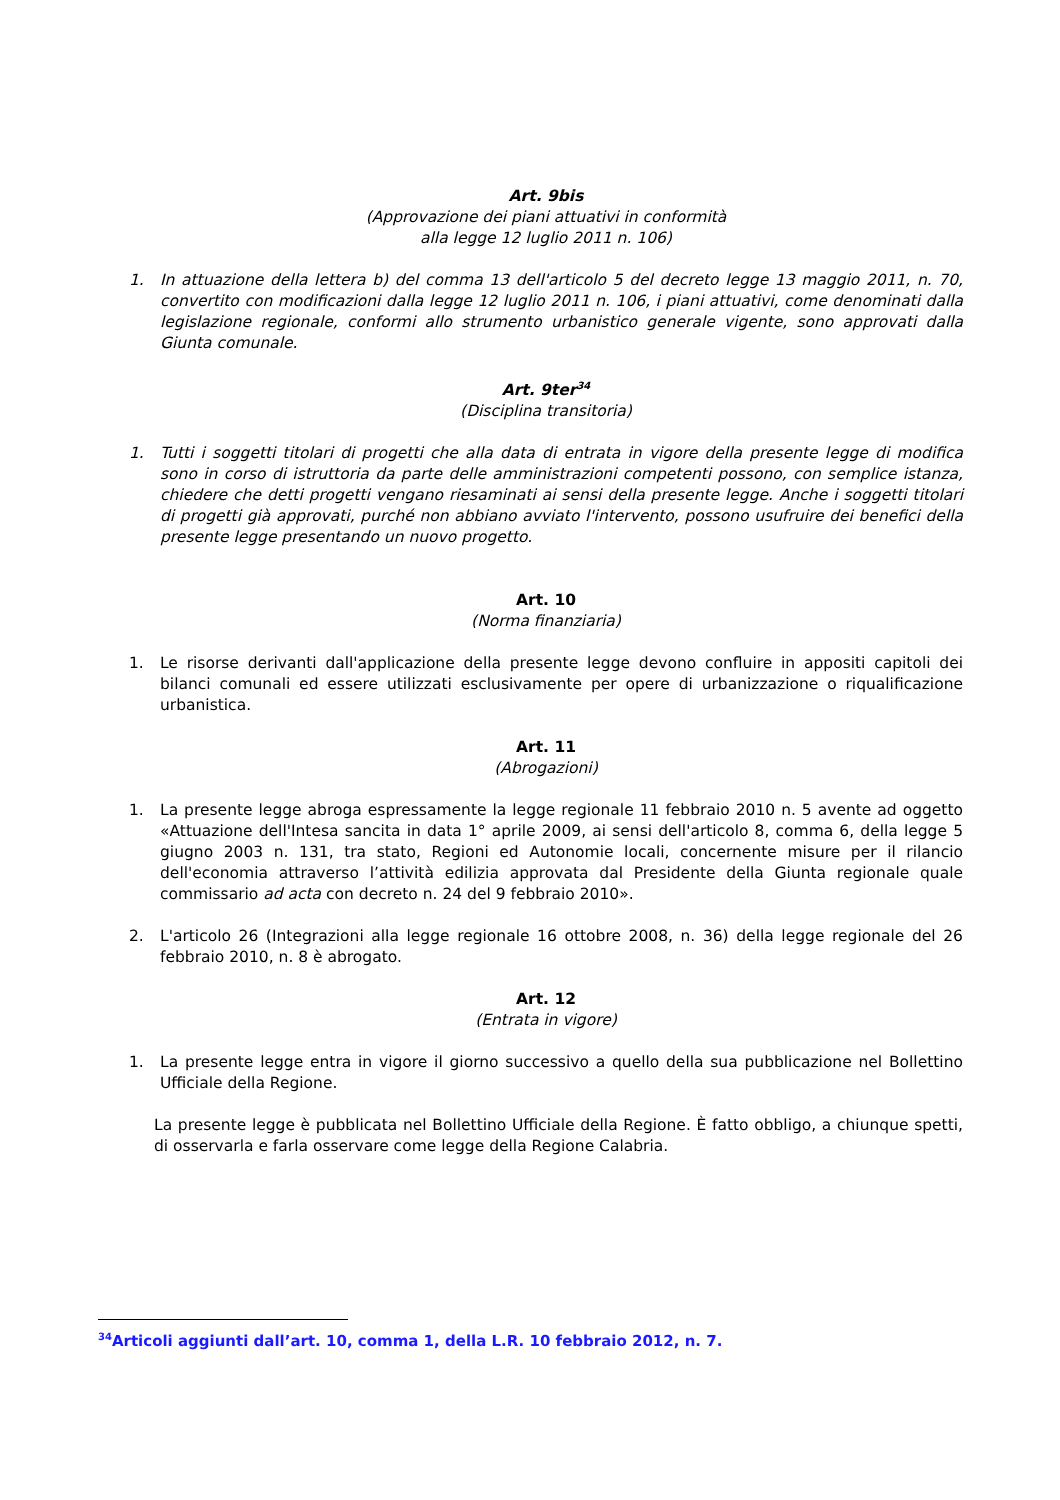Art. 9bis
(Approvazione dei piani attuativi in conformità
alla legge 12 luglio 2011 n. 106)
1. In attuazione della lettera b) del comma 13 dell'articolo 5 del decreto legge 13 maggio 2011, n. 70, convertito con modificazioni dalla legge 12 luglio 2011 n. 106, i piani attuativi, come denominati dalla legislazione regionale, conformi allo strumento urbanistico generale vigente, sono approvati dalla Giunta comunale.
Art. 9ter<sup>34</sup>
(Disciplina transitoria)
1. Tutti i soggetti titolari di progetti che alla data di entrata in vigore della presente legge di modifica sono in corso di istruttoria da parte delle amministrazioni competenti possono, con semplice istanza, chiedere che detti progetti vengano riesaminati ai sensi della presente legge. Anche i soggetti titolari di progetti già approvati, purché non abbiano avviato l'intervento, possono usufruire dei benefici della presente legge presentando un nuovo progetto.
Art. 10
(Norma finanziaria)
1. Le risorse derivanti dall'applicazione della presente legge devono confluire in appositi capitoli dei bilanci comunali ed essere utilizzati esclusivamente per opere di urbanizzazione o riqualificazione urbanistica.
Art. 11
(Abrogazioni)
1. La presente legge abroga espressamente la legge regionale 11 febbraio 2010 n. 5 avente ad oggetto «Attuazione dell'Intesa sancita in data 1° aprile 2009, ai sensi dell'articolo 8, comma 6, della legge 5 giugno 2003 n. 131, tra stato, Regioni ed Autonomie locali, concernente misure per il rilancio dell'economia attraverso l’attività edilizia approvata dal Presidente della Giunta regionale quale commissario ad acta con decreto n. 24 del 9 febbraio 2010».
2. L'articolo 26 (Integrazioni alla legge regionale 16 ottobre 2008, n. 36) della legge regionale del 26 febbraio 2010, n. 8 è abrogato.
Art. 12
(Entrata in vigore)
1. La presente legge entra in vigore il giorno successivo a quello della sua pubblicazione nel Bollettino Ufficiale della Regione.
La presente legge è pubblicata nel Bollettino Ufficiale della Regione. È fatto obbligo, a chiunque spetti, di osservarla e farla osservare come legge della Regione Calabria.
<sup>34</sup> Articoli aggiunti dall’art. 10, comma 1, della L.R. 10 febbraio 2012, n. 7.